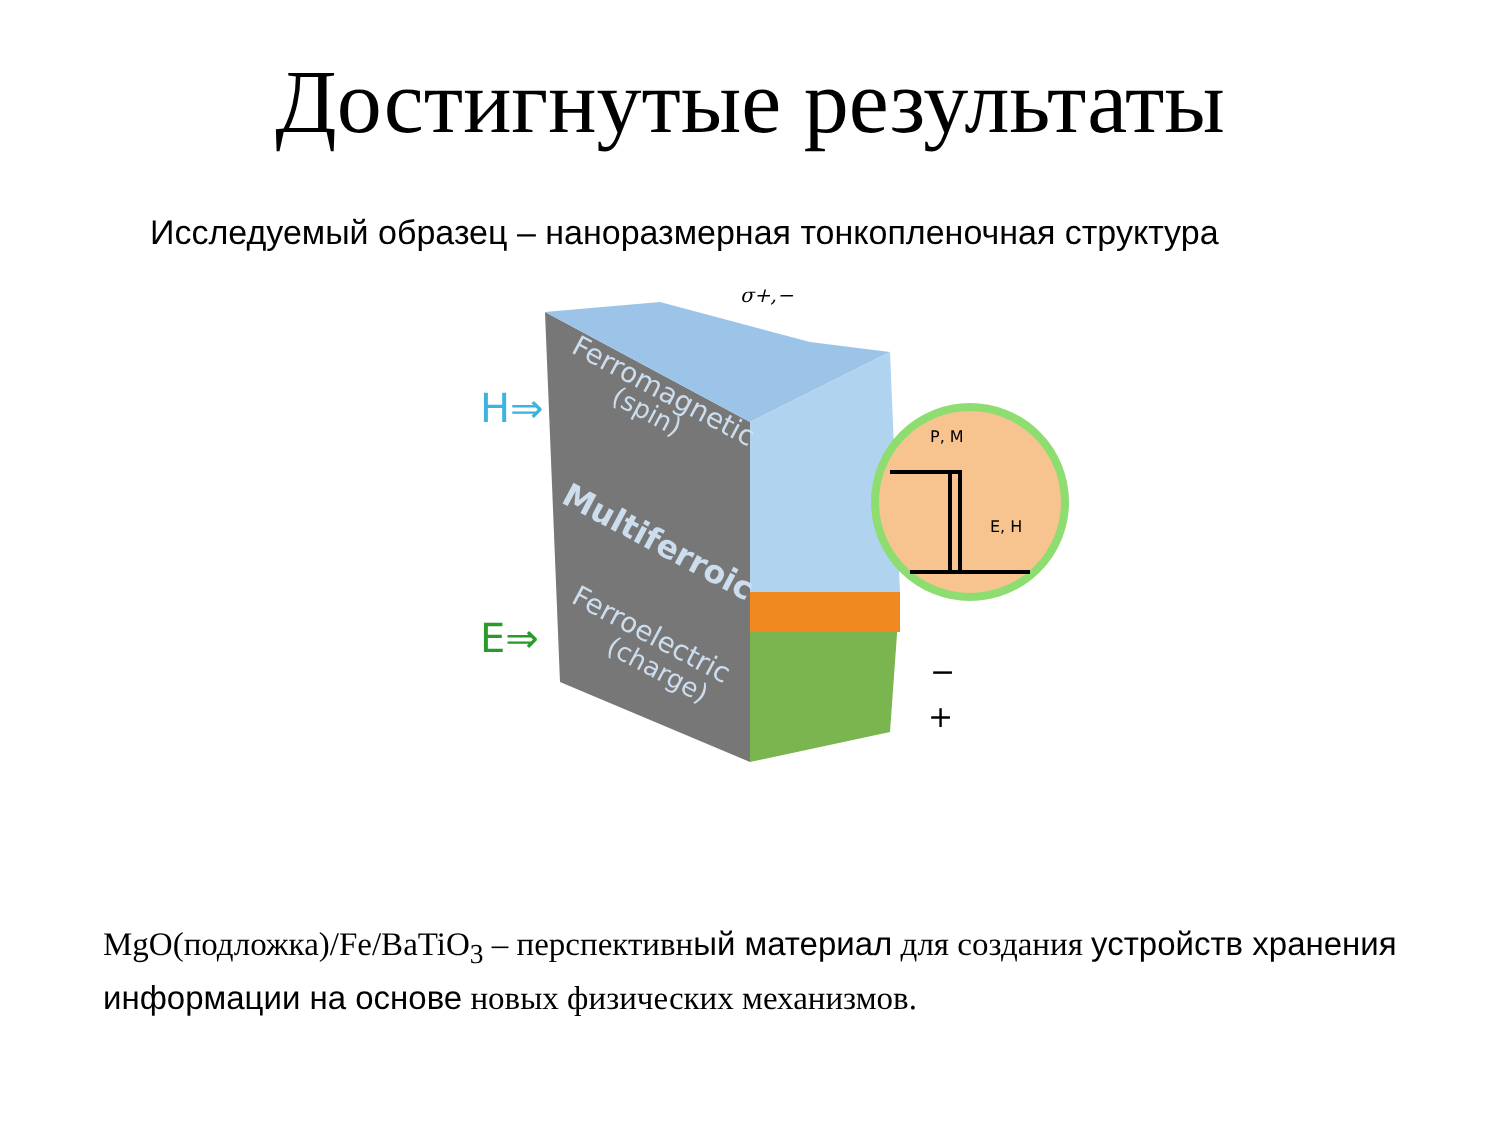Достигнутые результаты
Исследуемый образец – наноразмерная тонкопленочная структура
P, M
E, H
H⇒
E⇒
σ+,−
Ferromagnetic
(spin)
Multiferroic
Ferroelectric
(charge)
−
+
MgO(подложка)/Fe/BaTiO<sub>3</sub> – перспективный материал для создания устройств хранения информации на основе новых физических механизмов.